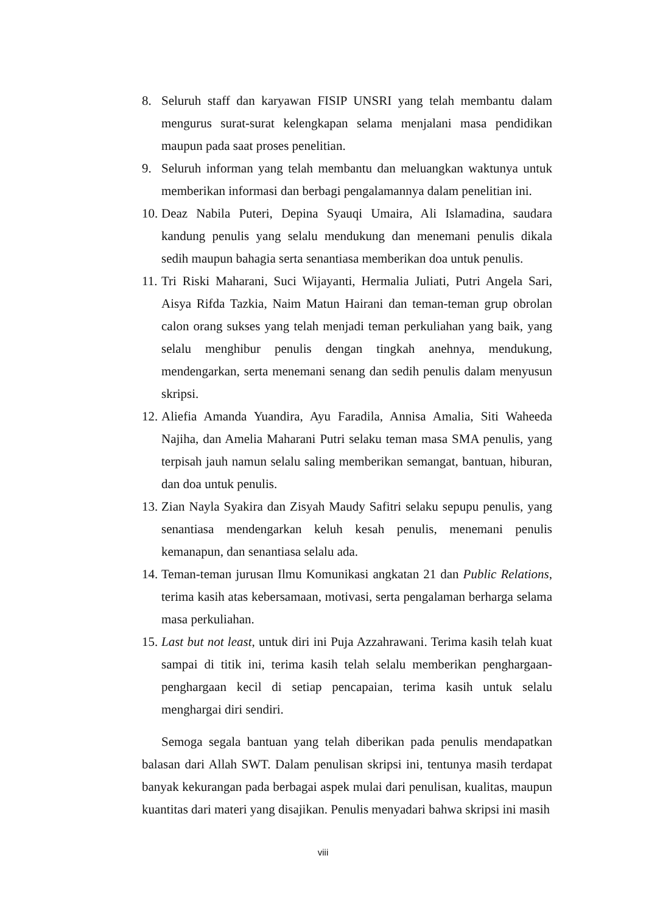8. Seluruh staff dan karyawan FISIP UNSRI yang telah membantu dalam mengurus surat-surat kelengkapan selama menjalani masa pendidikan maupun pada saat proses penelitian.
9. Seluruh informan yang telah membantu dan meluangkan waktunya untuk memberikan informasi dan berbagi pengalamannya dalam penelitian ini.
10. Deaz Nabila Puteri, Depina Syauqi Umaira, Ali Islamadina, saudara kandung penulis yang selalu mendukung dan menemani penulis dikala sedih maupun bahagia serta senantiasa memberikan doa untuk penulis.
11. Tri Riski Maharani, Suci Wijayanti, Hermalia Juliati, Putri Angela Sari, Aisya Rifda Tazkia, Naim Matun Hairani dan teman-teman grup obrolan calon orang sukses yang telah menjadi teman perkuliahan yang baik, yang selalu menghibur penulis dengan tingkah anehnya, mendukung, mendengarkan, serta menemani senang dan sedih penulis dalam menyusun skripsi.
12. Aliefia Amanda Yuandira, Ayu Faradila, Annisa Amalia, Siti Waheeda Najiha, dan Amelia Maharani Putri selaku teman masa SMA penulis, yang terpisah jauh namun selalu saling memberikan semangat, bantuan, hiburan, dan doa untuk penulis.
13. Zian Nayla Syakira dan Zisyah Maudy Safitri selaku sepupu penulis, yang senantiasa mendengarkan keluh kesah penulis, menemani penulis kemanapun, dan senantiasa selalu ada.
14. Teman-teman jurusan Ilmu Komunikasi angkatan 21 dan Public Relations, terima kasih atas kebersamaan, motivasi, serta pengalaman berharga selama masa perkuliahan.
15. Last but not least, untuk diri ini Puja Azzahrawani. Terima kasih telah kuat sampai di titik ini, terima kasih telah selalu memberikan penghargaan-penghargaan kecil di setiap pencapaian, terima kasih untuk selalu menghargai diri sendiri.
Semoga segala bantuan yang telah diberikan pada penulis mendapatkan balasan dari Allah SWT. Dalam penulisan skripsi ini, tentunya masih terdapat banyak kekurangan pada berbagai aspek mulai dari penulisan, kualitas, maupun kuantitas dari materi yang disajikan. Penulis menyadari bahwa skripsi ini masih
viii